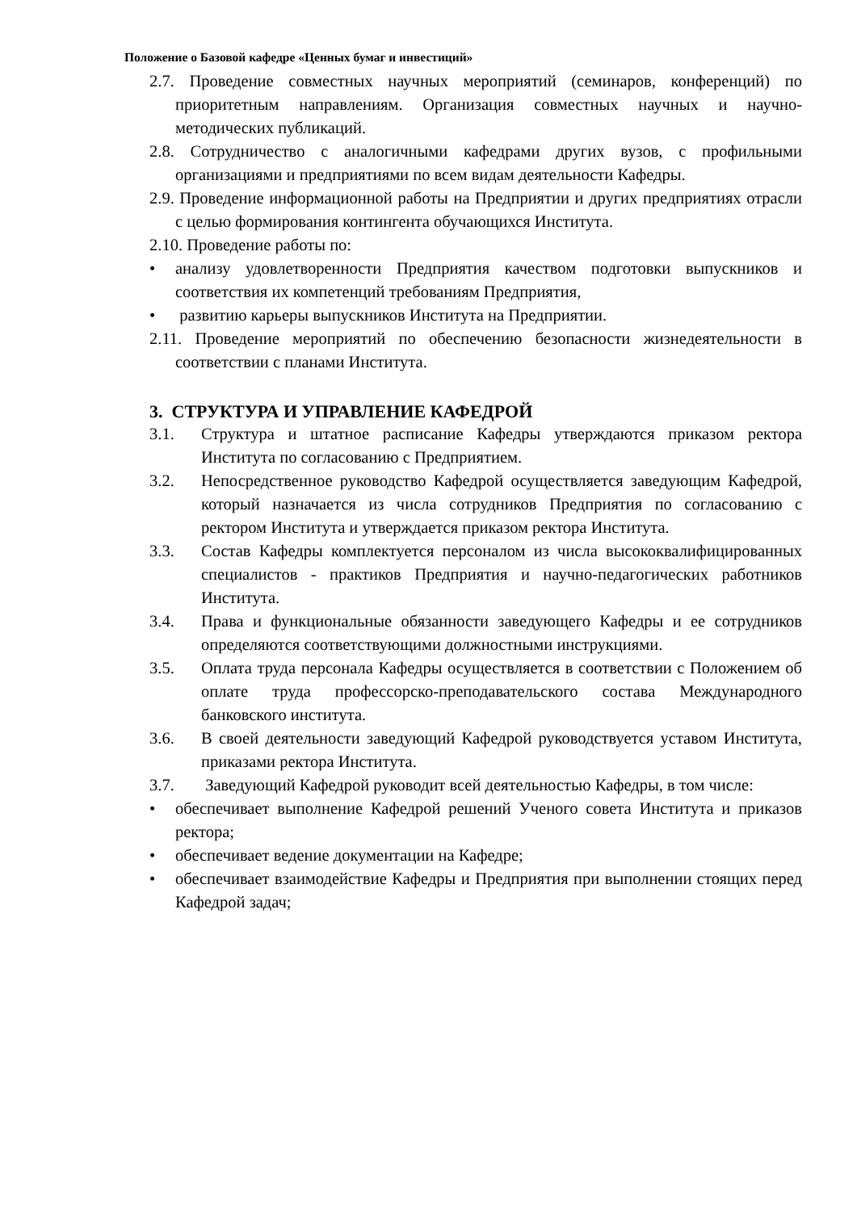Положение о Базовой кафедре «Ценных бумаг и инвестиций»
2.7. Проведение совместных научных мероприятий (семинаров, конференций) по приоритетным направлениям. Организация совместных научных и научно-методических публикаций.
2.8. Сотрудничество с аналогичными кафедрами других вузов, с профильными организациями и предприятиями по всем видам деятельности Кафедры.
2.9. Проведение информационной работы на Предприятии и других предприятиях отрасли с целью формирования контингента обучающихся Института.
2.10. Проведение работы по:
• анализу удовлетворенности Предприятия качеством подготовки выпускников и соответствия их компетенций требованиям Предприятия,
• развитию карьеры выпускников Института на Предприятии.
2.11. Проведение мероприятий по обеспечению безопасности жизнедеятельности в соответствии с планами Института.
3. СТРУКТУРА И УПРАВЛЕНИЕ КАФЕДРОЙ
3.1. Структура и штатное расписание Кафедры утверждаются приказом ректора Института по согласованию с Предприятием.
3.2. Непосредственное руководство Кафедрой осуществляется заведующим Кафедрой, который назначается из числа сотрудников Предприятия по согласованию с ректором Института и утверждается приказом ректора Института.
3.3. Состав Кафедры комплектуется персоналом из числа высококвалифицированных специалистов - практиков Предприятия и научно-педагогических работников Института.
3.4. Права и функциональные обязанности заведующего Кафедры и ее сотрудников определяются соответствующими должностными инструкциями.
3.5. Оплата труда персонала Кафедры осуществляется в соответствии с Положением об оплате труда профессорско-преподавательского состава Международного банковского института.
3.6. В своей деятельности заведующий Кафедрой руководствуется уставом Института, приказами ректора Института.
3.7. Заведующий Кафедрой руководит всей деятельностью Кафедры, в том числе:
• обеспечивает выполнение Кафедрой решений Ученого совета Института и приказов ректора;
• обеспечивает ведение документации на Кафедре;
• обеспечивает взаимодействие Кафедры и Предприятия при выполнении стоящих перед Кафедрой задач;